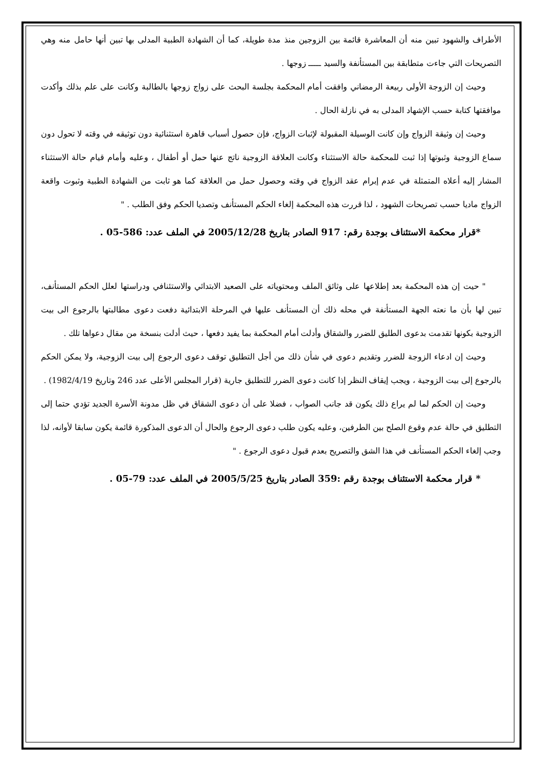الأطراف والشهود تبين منه أن المعاشرة قائمة بين الزوجين منذ مدة طويلة، كما أن الشهادة الطبية المدلى بها تبين أنها حامل منه وهي التصريحات التي جاءت متطابقة بين المستأنفة والسيد ـــــ زوجها .
وحيث إن الزوجة الأولى ربيعة الرمضاني وافقت أمام المحكمة بجلسة البحث على زواج زوجها بالطالبة وكانت على علم بذلك وأكدت موافقتها كتابة حسب الإشهاد المدلى به في نازلة الحال .
وحيث إن وثيقة الزواج وإن كانت الوسيلة المقبولة لإثبات الزواج، فإن حصول أسباب قاهرة استثنائية دون توثيقه في وقته لا تحول دون سماع الزوجية وثبوتها إذا ثبت للمحكمة حالة الاستثناء وكانت العلاقة الزوجية ناتج عنها حمل أو أطفال ، وعليه وأمام قيام حالة الاستثناء المشار إليه أعلاه المتمثلة في عدم إبرام عقد الزواج في وقته وحصول حمل من العلاقة كما هو ثابت من الشهادة الطبية وثبوت واقعة الزواج ماديا حسب تصريحات الشهود ، لذا قررت هذه المحكمة إلغاء الحكم المستأنف وتصديا الحكم وفق الطلب . "
*قرار محكمة الاستئناف بوجدة رقم: 917 الصادر بتاريخ 2005/12/28 في الملف عدد: 586-05 .
" حيت إن هذه المحكمة بعد إطلاعها على وثائق الملف ومحتوياته على الصعيد الابتدائي والاستئنافي ودراستها لعلل الحكم المستأنف، تبين لها بأن ما نعته الجهة المستأنفة في محله ذلك أن المستأنف عليها في المرحلة الابتدائية دفعت دعوى مطالبتها بالرجوع الى بيت الزوجية بكونها تقدمت بدعوى الطليق للضرر والشقاق وأدلت أمام المحكمة بما يفيد دفعها ، حيث أدلت بنسخة من مقال دعواها تلك .
وحيث إن ادعاء الزوجة للضرر وتقديم دعوى في شأن ذلك من أجل التطليق توقف دعوى الرجوع إلى بيت الزوجية، ولا يمكن الحكم بالرجوع إلى بيت الزوجية ، ويجب إيقاف النظر إذا كانت دعوى الضرر للتطليق جارية (قرار المجلس الأعلى عدد 246 وتاريخ 1982/4/19) .
وحيث إن الحكم لما لم يراع ذلك يكون قد جانب الصواب ، فضلا على أن دعوى الشقاق في ظل مدونة الأسرة الجديد تؤدي حتما إلى التطليق في حالة عدم وقوع الصلح بين الطرفين، وعليه يكون طلب دعوى الرجوع والحال أن الدعوى المذكورة قائمة يكون سابقا لأوانه، لذا وجب إلغاء الحكم المستأنف في هذا الشق والتصريح بعدم قبول دعوى الرجوع . "
* قرار محكمة الاستئناف بوجدة رقم :359 الصادر بتاريخ 2005/5/25 في الملف عدد: 79-05 .